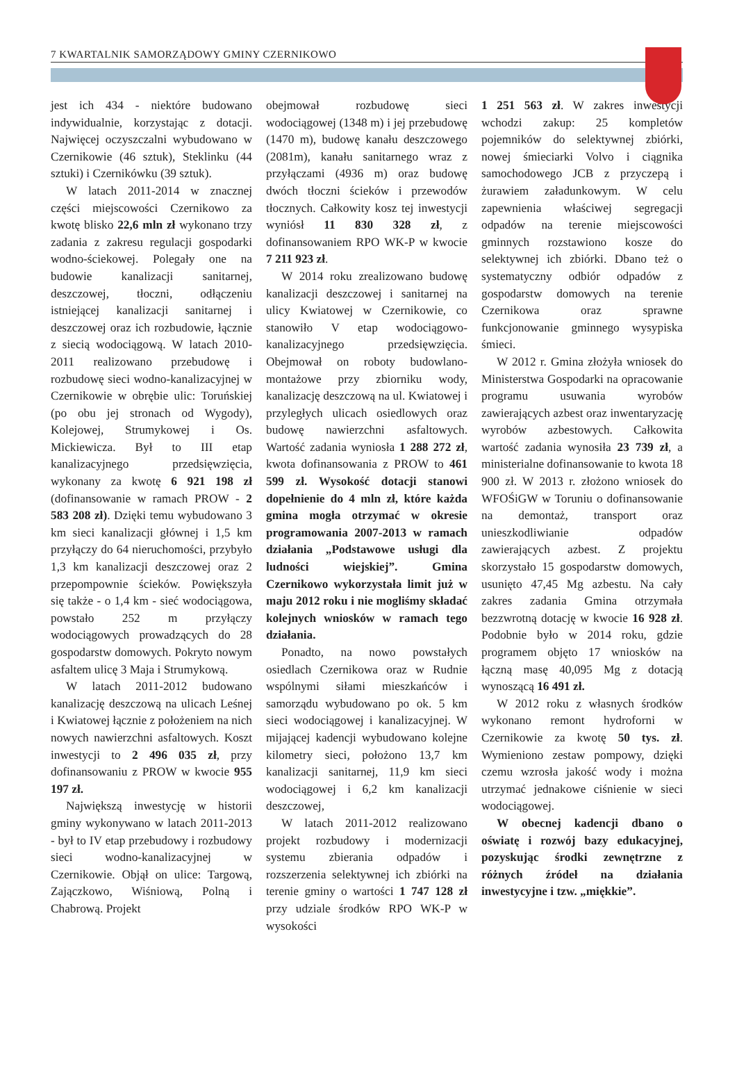7 KWARTALNIK SAMORZĄDOWY GMINY CZERNIKOWO
jest ich 434 - niektóre budowano indywidualnie, korzystając z dotacji. Najwięcej oczyszczalni wybudowano w Czernikowie (46 sztuk), Steklinku (44 sztuki) i Czernikówku (39 sztuk).
W latach 2011-2014 w znacznej części miejscowości Czernikowo za kwotę blisko 22,6 mln zł wykonano trzy zadania z zakresu regulacji gospodarki wodno-ściekowej. Polegały one na budowie kanalizacji sanitarnej, deszczowej, tłoczni, odłączeniu istniejącej kanalizacji sanitarnej i deszczowej oraz ich rozbudowie, łącznie z siecią wodociągową. W latach 2010-2011 realizowano przebudowę i rozbudowę sieci wodno-kanalizacyjnej w Czernikowie w obrębie ulic: Toruńskiej (po obu jej stronach od Wygody), Kolejowej, Strumykowej i Os. Mickiewicza. Był to III etap kanalizacyjnego przedsięwzięcia, wykonany za kwotę 6 921 198 zł (dofinansowanie w ramach PROW - 2 583 208 zł). Dzięki temu wybudowano 3 km sieci kanalizacji głównej i 1,5 km przyłączy do 64 nieruchomości, przybyło 1,3 km kanalizacji deszczowej oraz 2 przepompownie ścieków. Powiększyła się także - o 1,4 km - sieć wodociągowa, powstało 252 m przyłączy wodociągowych prowadzących do 28 gospodarstw domowych. Pokryto nowym asfaltem ulicę 3 Maja i Strumykową.
W latach 2011-2012 budowano kanalizację deszczową na ulicach Leśnej i Kwiatowej łącznie z położeniem na nich nowych nawierzchni asfaltowych. Koszt inwestycji to 2 496 035 zł, przy dofinansowaniu z PROW w kwocie 955 197 zł.
Największą inwestycję w historii gminy wykonywano w latach 2011-2013 - był to IV etap przebudowy i rozbudowy sieci wodno-kanalizacyjnej w Czernikowie. Objął on ulice: Targową, Zajączkowo, Wiśniową, Polną i Chabrową. Projekt
obejmował rozbudowę sieci wodociągowej (1348 m) i jej przebudowę (1470 m), budowę kanału deszczowego (2081m), kanału sanitarnego wraz z przyłączami (4936 m) oraz budowę dwóch tłoczni ścieków i przewodów tłocznych. Całkowity kosz tej inwestycji wyniósł 11 830 328 zł, z dofinansowaniem RPO WK-P w kwocie 7 211 923 zł.
W 2014 roku zrealizowano budowę kanalizacji deszczowej i sanitarnej na ulicy Kwiatowej w Czernikowie, co stanowiło V etap wodociągowo-kanalizacyjnego przedsięwzięcia. Obejmował on roboty budowlano-montażowe przy zbiorniku wody, kanalizację deszczową na ul. Kwiatowej i przyległych ulicach osiedlowych oraz budowę nawierzchni asfaltowych. Wartość zadania wyniosła 1 288 272 zł, kwota dofinansowania z PROW to 461 599 zł. Wysokość dotacji stanowi dopełnienie do 4 mln zł, które każda gmina mogła otrzymać w okresie programowania 2007-2013 w ramach działania „Podstawowe usługi dla ludności wiejskiej”. Gmina Czernikowo wykorzystała limit już w maju 2012 roku i nie mogliśmy składać kolejnych wniosków w ramach tego działania.
Ponadto, na nowo powstałych osiedlach Czernikowa oraz w Rudnie wspólnymi siłami mieszkańców i samorządu wybudowano po ok. 5 km sieci wodociągowej i kanalizacyjnej. W mijającej kadencji wybudowano kolejne kilometry sieci, położono 13,7 km kanalizacji sanitarnej, 11,9 km sieci wodociągowej i 6,2 km kanalizacji deszczowej,
W latach 2011-2012 realizowano projekt rozbudowy i modernizacji systemu zbierania odpadów i rozszerzenia selektywnej ich zbiórki na terenie gminy o wartości 1 747 128 zł przy udziale środków RPO WK-P w wysokości
1 251 563 zł. W zakres inwestycji wchodzi zakup: 25 kompletów pojemników do selektywnej zbiórki, nowej śmieciarki Volvo i ciągnika samochodowego JCB z przyczepą i żurawiem załadunkowym. W celu zapewnienia właściwej segregacji odpadów na terenie miejscowości gminnych rozstawiono kosze do selektywnej ich zbiórki. Dbano też o systematyczny odbiór odpadów z gospodarstw domowych na terenie Czernikowa oraz sprawne funkcjonowanie gminnego wysypiska śmieci.
W 2012 r. Gmina złożyła wniosek do Ministerstwa Gospodarki na opracowanie programu usuwania wyrobów zawierających azbest oraz inwentaryzację wyrobów azbestowych. Całkowita wartość zadania wynosiła 23 739 zł, a ministerialne dofinansowanie to kwota 18 900 zł. W 2013 r. złożono wniosek do WFOŚiGW w Toruniu o dofinansowanie na demontaż, transport oraz unieszkodliwianie odpadów zawierających azbest. Z projektu skorzystało 15 gospodarstw domowych, usunięto 47,45 Mg azbestu. Na cały zakres zadania Gmina otrzymała bezzwrotną dotację w kwocie 16 928 zł. Podobnie było w 2014 roku, gdzie programem objęto 17 wniosków na łączną masę 40,095 Mg z dotacją wynoszącą 16 491 zł.
W 2012 roku z własnych środków wykonano remont hydroforni w Czernikowie za kwotę 50 tys. zł. Wymieniono zestaw pompowy, dzięki czemu wzrosła jakość wody i można utrzymać jednakowe ciśnienie w sieci wodociągowej.
W obecnej kadencji dbano o oświatę i rozwój bazy edukacyjnej, pozyskując środki zewnętrzne z różnych źródeł na działania inwestycyjne i tzw. „miękkie”.